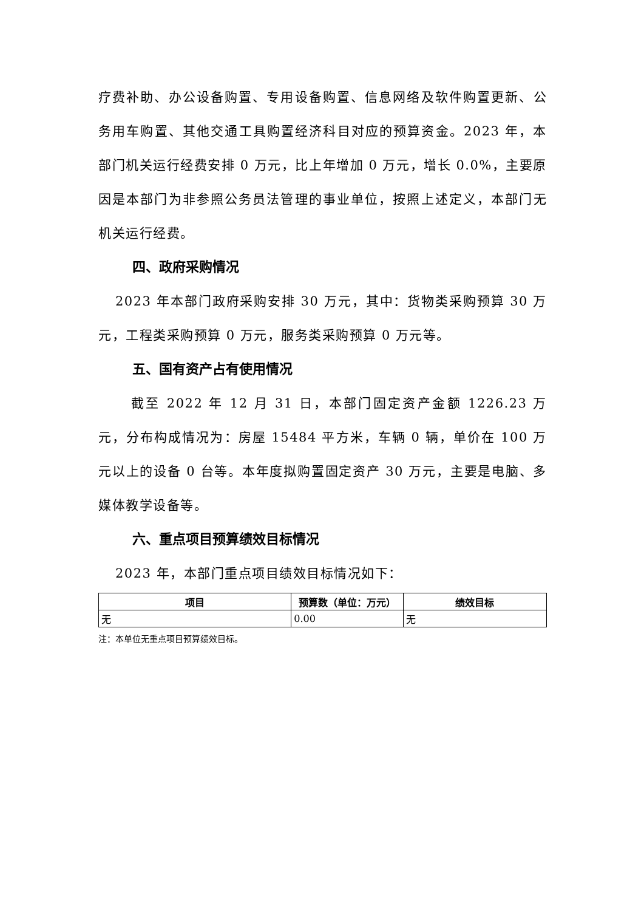疗费补助、办公设备购置、专用设备购置、信息网络及软件购置更新、公务用车购置、其他交通工具购置经济科目对应的预算资金。2023 年，本部门机关运行经费安排 0 万元，比上年增加 0 万元，增长 0.0%，主要原因是本部门为非参照公务员法管理的事业单位，按照上述定义，本部门无机关运行经费。
四、政府采购情况
2023 年本部门政府采购安排 30 万元，其中：货物类采购预算 30 万元，工程类采购预算 0 万元，服务类采购预算 0 万元等。
五、国有资产占有使用情况
截至 2022 年 12 月 31 日，本部门固定资产金额 1226.23 万元，分布构成情况为：房屋 15484 平方米，车辆 0 辆，单价在 100 万元以上的设备 0 台等。本年度拟购置固定资产 30 万元，主要是电脑、多媒体教学设备等。
六、重点项目预算绩效目标情况
2023 年，本部门重点项目绩效目标情况如下：
| 项目 | 预算数（单位：万元） | 绩效目标 |
| --- | --- | --- |
| 无 | 0.00 | 无 |
注：本单位无重点项目预算绩效目标。